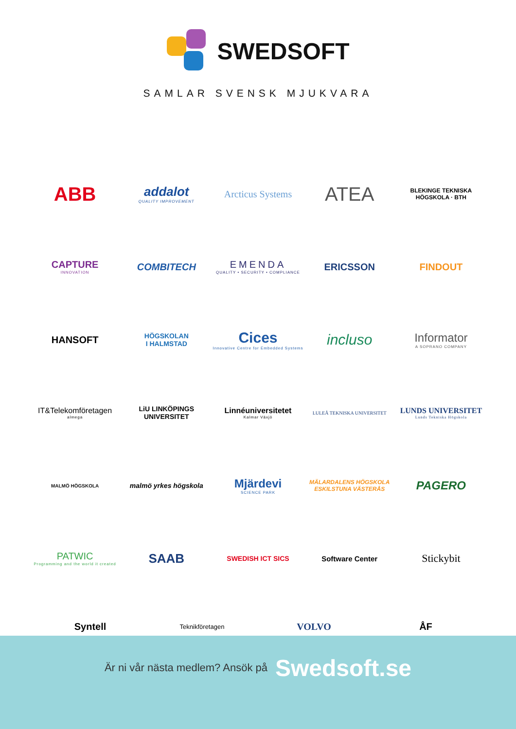SWEDSOFT
SAMLAR SVENSK MJUKVARA
ABB
addalot
QUALITY IMPROVEMENT
Arcticus Systems
ATEA
BLEKINGE TEKNISKA HÖGSKOLA · BTH
CAPTURE
INNOVATION
COMBITECH
EMENDA
QUALITY • SECURITY • COMPLIANCE
ERICSSON
FINDOUT
HANSOFT
HÖGSKOLAN
I HALMSTAD
Cices
Innovative Centre for Embedded Systems
incluso
Informator
A SOPRANO COMPANY
IT&Telekomföretagen
almega
LiU LINKÖPINGS UNIVERSITET
Linnéuniversitetet
Kalmar Växjö
LULEÅ TEKNISKA UNIVERSITET
LUNDS UNIVERSITET
Lunds Tekniska Högskola
MALMÖ HÖGSKOLA
malmö yrkes högskola
Mjärdevi
SCIENCE PARK
MÄLARDALENS HÖGSKOLA
ESKILSTUNA VÄSTERÅS
PAGERO
PATWIC
Programming and the world it created
SAAB
SWEDISH ICT SICS
Software Center
Stickybit
Syntell
Teknikföretagen
VOLVO ÅF
Är ni vår nästa medlem? Ansök på Swedsoft.se